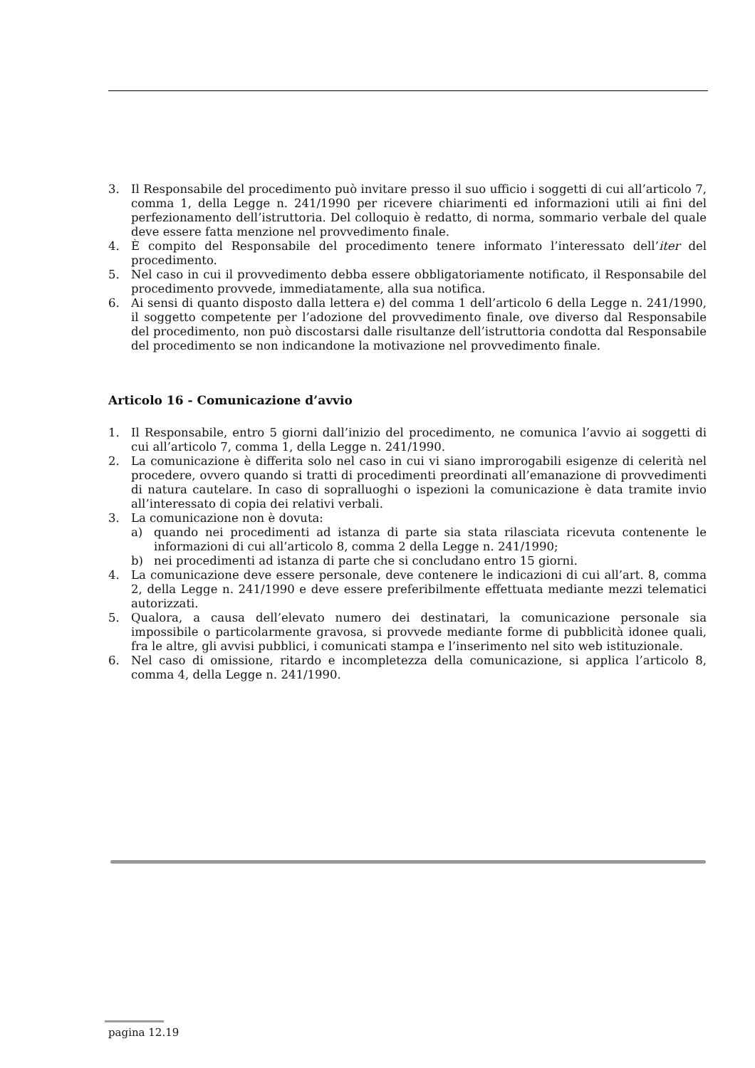3. Il Responsabile del procedimento può invitare presso il suo ufficio i soggetti di cui all’articolo 7, comma 1, della Legge n. 241/1990 per ricevere chiarimenti ed informazioni utili ai fini del perfezionamento dell’istruttoria. Del colloquio è redatto, di norma, sommario verbale del quale deve essere fatta menzione nel provvedimento finale.
4. È compito del Responsabile del procedimento tenere informato l’interessato dell’iter del procedimento.
5. Nel caso in cui il provvedimento debba essere obbligatoriamente notificato, il Responsabile del procedimento provvede, immediatamente, alla sua notifica.
6. Ai sensi di quanto disposto dalla lettera e) del comma 1 dell’articolo 6 della Legge n. 241/1990, il soggetto competente per l’adozione del provvedimento finale, ove diverso dal Responsabile del procedimento, non può discostarsi dalle risultanze dell’istruttoria condotta dal Responsabile del procedimento se non indicandone la motivazione nel provvedimento finale.
Articolo 16 - Comunicazione d’avvio
1. Il Responsabile, entro 5 giorni dall’inizio del procedimento, ne comunica l’avvio ai soggetti di cui all’articolo 7, comma 1, della Legge n. 241/1990.
2. La comunicazione è differita solo nel caso in cui vi siano improrogabili esigenze di celerità nel procedere, ovvero quando si tratti di procedimenti preordinati all’emanazione di provvedimenti di natura cautelare. In caso di sopralluoghi o ispezioni la comunicazione è data tramite invio all’interessato di copia dei relativi verbali.
3. La comunicazione non è dovuta:
a) quando nei procedimenti ad istanza di parte sia stata rilasciata ricevuta contenente le informazioni di cui all’articolo 8, comma 2 della Legge n. 241/1990;
b) nei procedimenti ad istanza di parte che si concludano entro 15 giorni.
4. La comunicazione deve essere personale, deve contenere le indicazioni di cui all’art. 8, comma 2, della Legge n. 241/1990 e deve essere preferibilmente effettuata mediante mezzi telematici autorizzati.
5. Qualora, a causa dell’elevato numero dei destinatari, la comunicazione personale sia impossibile o particolarmente gravosa, si provvede mediante forme di pubblicità idonee quali, fra le altre, gli avvisi pubblici, i comunicati stampa e l’inserimento nel sito web istituzionale.
6. Nel caso di omissione, ritardo e incompletezza della comunicazione, si applica l’articolo 8, comma 4, della Legge n. 241/1990.
pagina 12.19